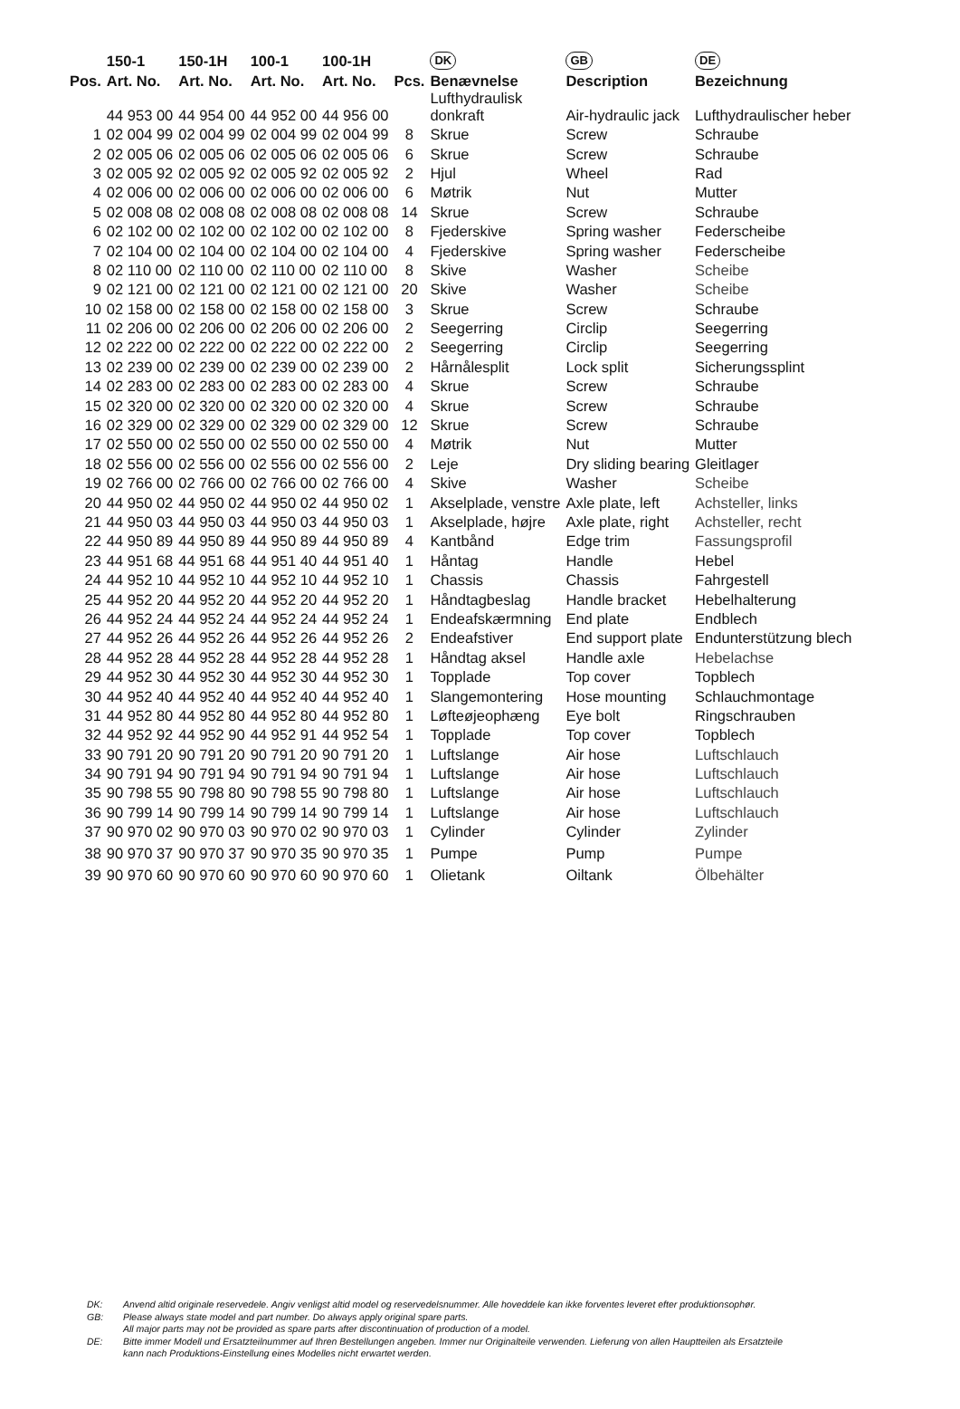| | 150-1 | 150-1H | 100-1 | 100-1H | | DK | GB | DE |
| --- | --- | --- | --- | --- | --- | --- | --- | --- |
| Pos. | Art. No. | Art. No. | Art. No. | Art. No. | Pcs. | Benævnelse | Description | Bezeichnung |
| | 44 953 00 | 44 954 00 | 44 952 00 | 44 956 00 | | Lufthydraulisk donkraft | Air-hydraulic jack | Lufthydraulischer heber |
| 1 | 02 004 99 | 02 004 99 | 02 004 99 | 02 004 99 | 8 | Skrue | Screw | Schraube |
| 2 | 02 005 06 | 02 005 06 | 02 005 06 | 02 005 06 | 6 | Skrue | Screw | Schraube |
| 3 | 02 005 92 | 02 005 92 | 02 005 92 | 02 005 92 | 2 | Hjul | Wheel | Rad |
| 4 | 02 006 00 | 02 006 00 | 02 006 00 | 02 006 00 | 6 | Møtrik | Nut | Mutter |
| 5 | 02 008 08 | 02 008 08 | 02 008 08 | 02 008 08 | 14 | Skrue | Screw | Schraube |
| 6 | 02 102 00 | 02 102 00 | 02 102 00 | 02 102 00 | 8 | Fjederskive | Spring washer | Federscheibe |
| 7 | 02 104 00 | 02 104 00 | 02 104 00 | 02 104 00 | 4 | Fjederskive | Spring washer | Federscheibe |
| 8 | 02 110 00 | 02 110 00 | 02 110 00 | 02 110 00 | 8 | Skive | Washer | Scheibe |
| 9 | 02 121 00 | 02 121 00 | 02 121 00 | 02 121 00 | 20 | Skive | Washer | Scheibe |
| 10 | 02 158 00 | 02 158 00 | 02 158 00 | 02 158 00 | 3 | Skrue | Screw | Schraube |
| 11 | 02 206 00 | 02 206 00 | 02 206 00 | 02 206 00 | 2 | Seegerring | Circlip | Seegerring |
| 12 | 02 222 00 | 02 222 00 | 02 222 00 | 02 222 00 | 2 | Seegerring | Circlip | Seegerring |
| 13 | 02 239 00 | 02 239 00 | 02 239 00 | 02 239 00 | 2 | Hårnålesplit | Lock split | Sicherungssplint |
| 14 | 02 283 00 | 02 283 00 | 02 283 00 | 02 283 00 | 4 | Skrue | Screw | Schraube |
| 15 | 02 320 00 | 02 320 00 | 02 320 00 | 02 320 00 | 4 | Skrue | Screw | Schraube |
| 16 | 02 329 00 | 02 329 00 | 02 329 00 | 02 329 00 | 12 | Skrue | Screw | Schraube |
| 17 | 02 550 00 | 02 550 00 | 02 550 00 | 02 550 00 | 4 | Møtrik | Nut | Mutter |
| 18 | 02 556 00 | 02 556 00 | 02 556 00 | 02 556 00 | 2 | Leje | Dry sliding bearing | Gleitlager |
| 19 | 02 766 00 | 02 766 00 | 02 766 00 | 02 766 00 | 4 | Skive | Washer | Scheibe |
| 20 | 44 950 02 | 44 950 02 | 44 950 02 | 44 950 02 | 1 | Akselplade, venstre | Axle plate, left | Achsteller, links |
| 21 | 44 950 03 | 44 950 03 | 44 950 03 | 44 950 03 | 1 | Akselplade, højre | Axle plate, right | Achsteller, recht |
| 22 | 44 950 89 | 44 950 89 | 44 950 89 | 44 950 89 | 4 | Kantbånd | Edge trim | Fassungsprofil |
| 23 | 44 951 68 | 44 951 68 | 44 951 40 | 44 951 40 | 1 | Håntag | Handle | Hebel |
| 24 | 44 952 10 | 44 952 10 | 44 952 10 | 44 952 10 | 1 | Chassis | Chassis | Fahrgestell |
| 25 | 44 952 20 | 44 952 20 | 44 952 20 | 44 952 20 | 1 | Håndtagbeslag | Handle bracket | Hebelhalterung |
| 26 | 44 952 24 | 44 952 24 | 44 952 24 | 44 952 24 | 1 | Endeafskærmning | End plate | Endblech |
| 27 | 44 952 26 | 44 952 26 | 44 952 26 | 44 952 26 | 2 | Endeafstiver | End support plate | Endunterstützung blech |
| 28 | 44 952 28 | 44 952 28 | 44 952 28 | 44 952 28 | 1 | Håndtag aksel | Handle axle | Hebelachse |
| 29 | 44 952 30 | 44 952 30 | 44 952 30 | 44 952 30 | 1 | Topplade | Top cover | Topblech |
| 30 | 44 952 40 | 44 952 40 | 44 952 40 | 44 952 40 | 1 | Slangemontering | Hose mounting | Schlauchmontage |
| 31 | 44 952 80 | 44 952 80 | 44 952 80 | 44 952 80 | 1 | Løfteøjeophæng | Eye bolt | Ringschrauben |
| 32 | 44 952 92 | 44 952 90 | 44 952 91 | 44 952 54 | 1 | Topplade | Top cover | Topblech |
| 33 | 90 791 20 | 90 791 20 | 90 791 20 | 90 791 20 | 1 | Luftslange | Air hose | Luftschlauch |
| 34 | 90 791 94 | 90 791 94 | 90 791 94 | 90 791 94 | 1 | Luftslange | Air hose | Luftschlauch |
| 35 | 90 798 55 | 90 798 80 | 90 798 55 | 90 798 80 | 1 | Luftslange | Air hose | Luftschlauch |
| 36 | 90 799 14 | 90 799 14 | 90 799 14 | 90 799 14 | 1 | Luftslange | Air hose | Luftschlauch |
| 37 | 90 970 02 | 90 970 03 | 90 970 02 | 90 970 03 | 1 | Cylinder | Cylinder | Zylinder |
| 38 | 90 970 37 | 90 970 37 | 90 970 35 | 90 970 35 | 1 | Pumpe | Pump | Pumpe |
| 39 | 90 970 60 | 90 970 60 | 90 970 60 | 90 970 60 | 1 | Olietank | Oiltank | Ölbehälter |
DK: Anvend altid originale reservedele. Angiv venligst altid model og reservedelsnummer. Alle hoveddele kan ikke forventes leveret efter produktionsophør.
GB: Please always state model and part number. Do always apply original spare parts.
All major parts may not be provided as spare parts after discontinuation of production of a model.
DE: Bitte immer Modell und Ersatzteilnummer auf Ihren Bestellungen angeben. Immer nur Originalteile verwenden. Lieferung von allen Hauptteilen als Ersatzteile
kann nach Produktions-Einstellung eines Modelles nicht erwartet werden.